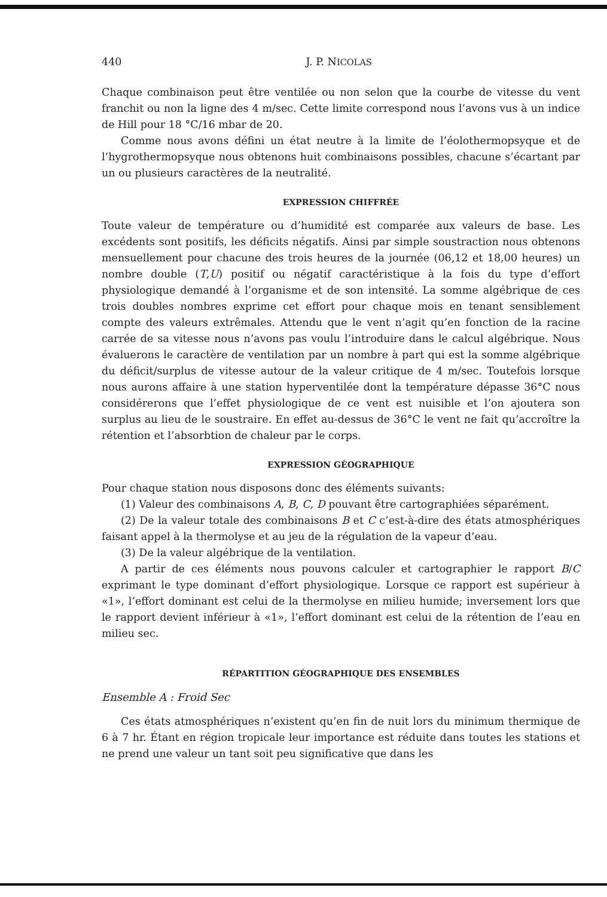440 J. P. NICOLAS
Chaque combinaison peut être ventilée ou non selon que la courbe de vitesse du vent franchit ou non la ligne des 4 m/sec. Cette limite correspond nous l’avons vus à un indice de Hill pour 18 °C/16 mbar de 20.
Comme nous avons défini un état neutre à la limite de l’éolothermopsyque et de l’hygrothermopsyque nous obtenons huit combinaisons possibles, chacune s’écartant par un ou plusieurs caractères de la neutralité.
EXPRESSION CHIFFRÉE
Toute valeur de température ou d’humidité est comparée aux valeurs de base. Les excédents sont positifs, les déficits négatifs. Ainsi par simple soustraction nous obtenons mensuellement pour chacune des trois heures de la journée (06,12 et 18,00 heures) un nombre double (T,U) positif ou négatif caractéristique à la fois du type d’effort physiologique demandé à l’organisme et de son intensité. La somme algébrique de ces trois doubles nombres exprime cet effort pour chaque mois en tenant sensiblement compte des valeurs extrêmales. Attendu que le vent n’agit qu’en fonction de la racine carrée de sa vitesse nous n’avons pas voulu l’introduire dans le calcul algébrique. Nous évaluerons le caractère de ventilation par un nombre à part qui est la somme algébrique du déficit/surplus de vitesse autour de la valeur critique de 4 m/sec. Toutefois lorsque nous aurons affaire à une station hyperventilée dont la température dépasse 36°C nous considérerons que l’effet physiologique de ce vent est nuisible et l’on ajoutera son surplus au lieu de le soustraire. En effet au-dessus de 36°C le vent ne fait qu’accroître la rétention et l’absorbtion de chaleur par le corps.
EXPRESSION GÉOGRAPHIQUE
Pour chaque station nous disposons donc des éléments suivants:
(1) Valeur des combinaisons A, B, C, D pouvant être cartographiées séparément.
(2) De la valeur totale des combinaisons B et C c’est-à-dire des états atmosphériques faisant appel à la thermolyse et au jeu de la régulation de la vapeur d’eau.
(3) De la valeur algébrique de la ventilation.
A partir de ces éléments nous pouvons calculer et cartographier le rapport B/C exprimant le type dominant d’effort physiologique. Lorsque ce rapport est supérieur à «1», l’effort dominant est celui de la thermolyse en milieu humide; inversement lors que le rapport devient inférieur à «1», l’effort dominant est celui de la rétention de l’eau en milieu sec.
RÉPARTITION GÉOGRAPHIQUE DES ENSEMBLES
Ensemble A : Froid Sec
Ces états atmosphériques n’existent qu’en fin de nuit lors du minimum thermique de 6 à 7 hr. Étant en région tropicale leur importance est réduite dans toutes les stations et ne prend une valeur un tant soit peu significative que dans les